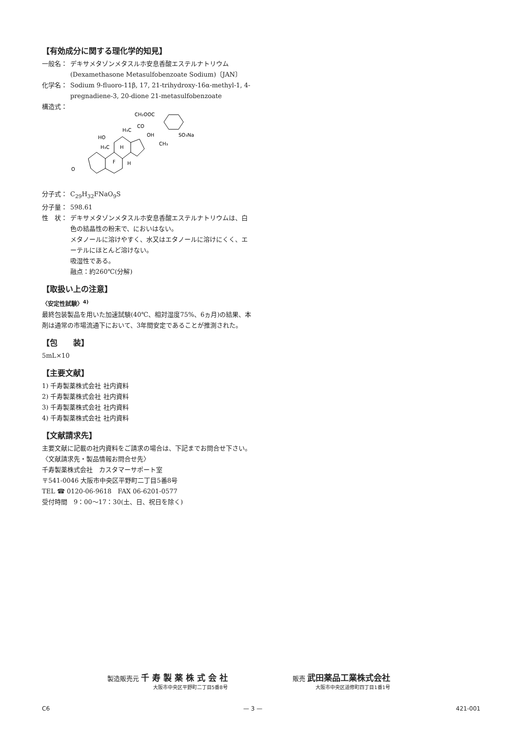【有効成分に関する理化学的知見】
一般名： デキサメタゾンメタスルホ安息香酸エステルナトリウム
(Dexamethasone Metasulfobenzoate Sodium)〔JAN〕
化学名： Sodium 9-fluoro-11β, 17, 21-trihydroxy-16α-methyl-1, 4-pregnadiene-3, 20-dione 21-metasulfobenzoate
構造式：
O
HO
H₃C
F
H
H
H₃C
CO
CH₂OOC
OH
CH₃
SO₃Na
分子式： C<sub>29</sub>H<sub>32</sub>FNaO<sub>9</sub>S
分子量： 598.61
性　状： デキサメタゾンメタスルホ安息香酸エステルナトリウムは、白色の結晶性の粉末で、においはない。
メタノールに溶けやすく、水又はエタノールに溶けにくく、エーテルにほとんど溶けない。
吸湿性である。
融点：約260℃(分解)
【取扱い上の注意】
〈安定性試験〉<sup>4)</sup>
最終包装製品を用いた加速試験(40℃、相対湿度75%、6ヵ月)の結果、本剤は通常の市場流通下において、3年間安定であることが推測された。
【包　　装】
5mL×10
【主要文献】
1) 千寿製薬株式会社 社内資料
2) 千寿製薬株式会社 社内資料
3) 千寿製薬株式会社 社内資料
4) 千寿製薬株式会社 社内資料
【文献請求先】
主要文献に記載の社内資料をご請求の場合は、下記までお問合せ下さい。
〈文献請求先・製品情報お問合せ先〉
千寿製薬株式会社　カスタマーサポート室
〒541-0046 大阪市中央区平野町二丁目5番8号
TEL ☎ 0120-06-9618　FAX 06-6201-0577
受付時間　9：00〜17：30(土、日、祝日を除く)
製造販売元 千 寿 製 薬 株 式 会 社
大阪市中央区平野町二丁目5番8号
販売 武田薬品工業株式会社
大阪市中央区道修町四丁目1番1号
C6 — 3 — 421-001